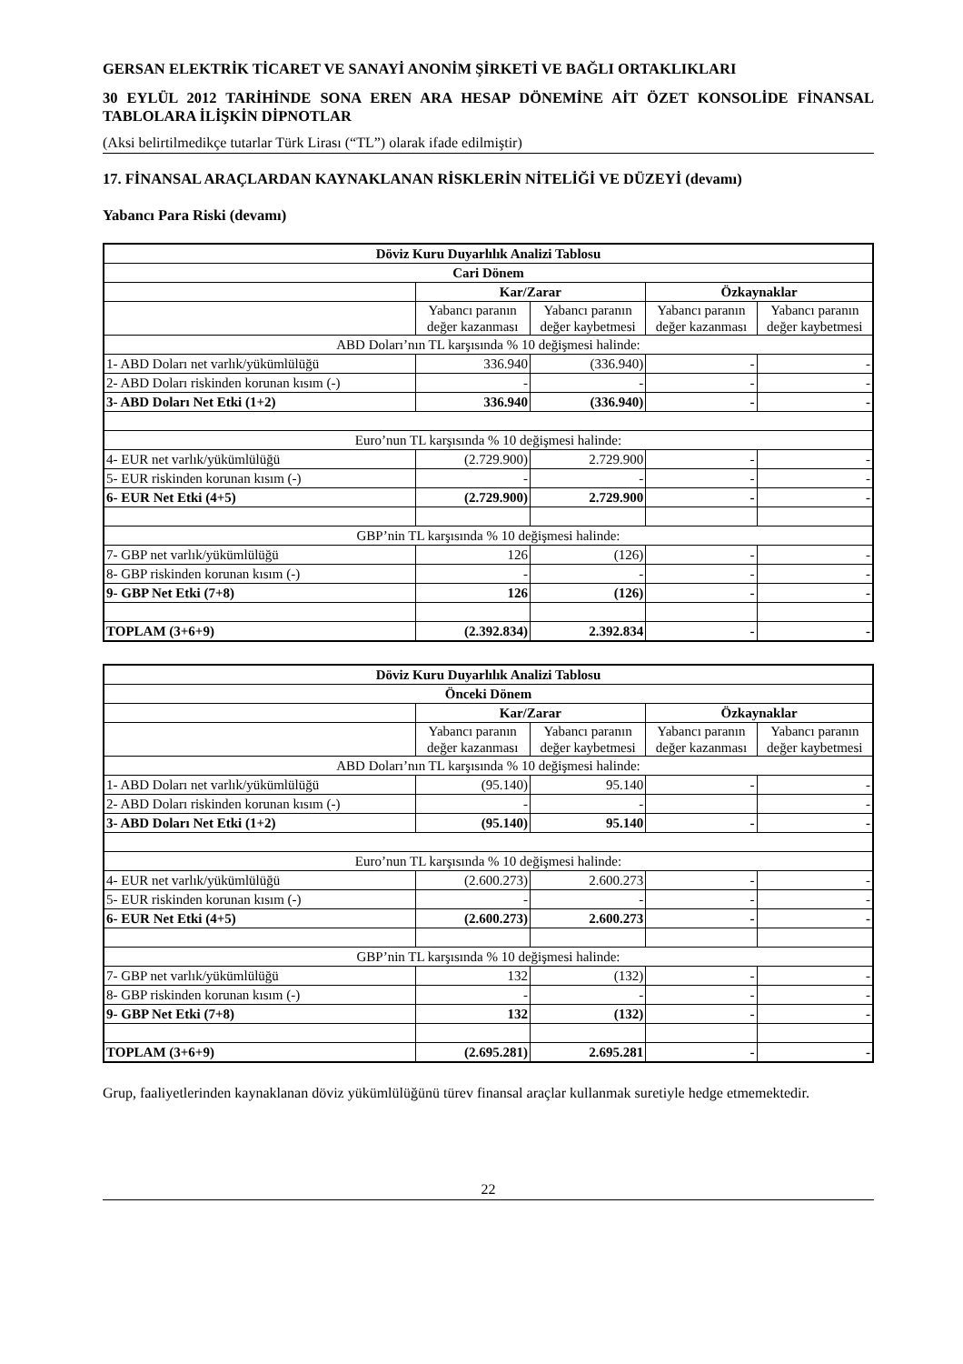GERSAN ELEKTRİK TİCARET VE SANAYİ ANONİM ŞİRKETİ VE BAĞLI ORTAKLIKLARI
30 EYLÜL 2012 TARİHİNDE SONA EREN ARA HESAP DÖNEMİNE AİT ÖZET KONSOLİDE FİNANSAL TABLOLARA İLİŞKİN DİPNOTLAR
(Aksi belirtilmedikçe tutarlar Türk Lirası (“TL”) olarak ifade edilmiştir)
17. FİNANSAL ARAÇLARDAN KAYNAKLANAN RİSKLERİN NİTELİĞİ VE DÜZEYİ (devamı)
Yabancı Para Riski (devamı)
| Döviz Kuru Duyarlılık Analizi Tablosu | | | | |
| --- | --- | --- | --- | --- |
| Cari Dönem | | | | |
| | Kar/Zarar | | Özkaynaklar | |
| | Yabancı paranın değer kazanması | Yabancı paranın değer kaybetmesi | Yabancı paranın değer kazanması | Yabancı paranın değer kaybetmesi |
| ABD Doları’nın TL karşısında % 10 değişmesi halinde: | | | | |
| 1- ABD Doları net varlık/yükümlülüğü | 336.940 | (336.940) | - | - |
| 2- ABD Doları riskinden korunan kısım (-) | - | - | - | - |
| 3- ABD Doları Net Etki (1+2) | 336.940 | (336.940) | - | - |
| Euro’nun TL karşısında % 10 değişmesi halinde: | | | | |
| 4- EUR net varlık/yükümlülüğü | (2.729.900) | 2.729.900 | - | - |
| 5- EUR riskinden korunan kısım (-) | - | - | - | - |
| 6- EUR Net Etki (4+5) | (2.729.900) | 2.729.900 | - | - |
| GBP’nin TL karşısında % 10 değişmesi halinde: | | | | |
| 7- GBP net varlık/yükümlülüğü | 126 | (126) | - | - |
| 8- GBP riskinden korunan kısım (-) | - | - | - | - |
| 9- GBP Net Etki (7+8) | 126 | (126) | - | - |
| TOPLAM (3+6+9) | (2.392.834) | 2.392.834 | - | - |
| Döviz Kuru Duyarlılık Analizi Tablosu | | | | |
| --- | --- | --- | --- | --- |
| Önceki Dönem | | | | |
| | Kar/Zarar | | Özkaynaklar | |
| | Yabancı paranın değer kazanması | Yabancı paranın değer kaybetmesi | Yabancı paranın değer kazanması | Yabancı paranın değer kaybetmesi |
| ABD Doları’nın TL karşısında % 10 değişmesi halinde: | | | | |
| 1- ABD Doları net varlık/yükümlülüğü | (95.140) | 95.140 | - | - |
| 2- ABD Doları riskinden korunan kısım (-) | - | - | | - |
| 3- ABD Doları Net Etki (1+2) | (95.140) | 95.140 | - | - |
| Euro’nun TL karşısında % 10 değişmesi halinde: | | | | |
| 4- EUR net varlık/yükümlülüğü | (2.600.273) | 2.600.273 | - | - |
| 5- EUR riskinden korunan kısım (-) | - | - | - | - |
| 6- EUR Net Etki (4+5) | (2.600.273) | 2.600.273 | - | - |
| GBP’nin TL karşısında % 10 değişmesi halinde: | | | | |
| 7- GBP net varlık/yükümlülüğü | 132 | (132) | - | - |
| 8- GBP riskinden korunan kısım (-) | - | - | - | - |
| 9- GBP Net Etki (7+8) | 132 | (132) | - | - |
| TOPLAM (3+6+9) | (2.695.281) | 2.695.281 | - | - |
Grup, faaliyetlerinden kaynaklanan döviz yükümlülüğünü türev finansal araçlar kullanmak suretiyle hedge etmemektedir.
22